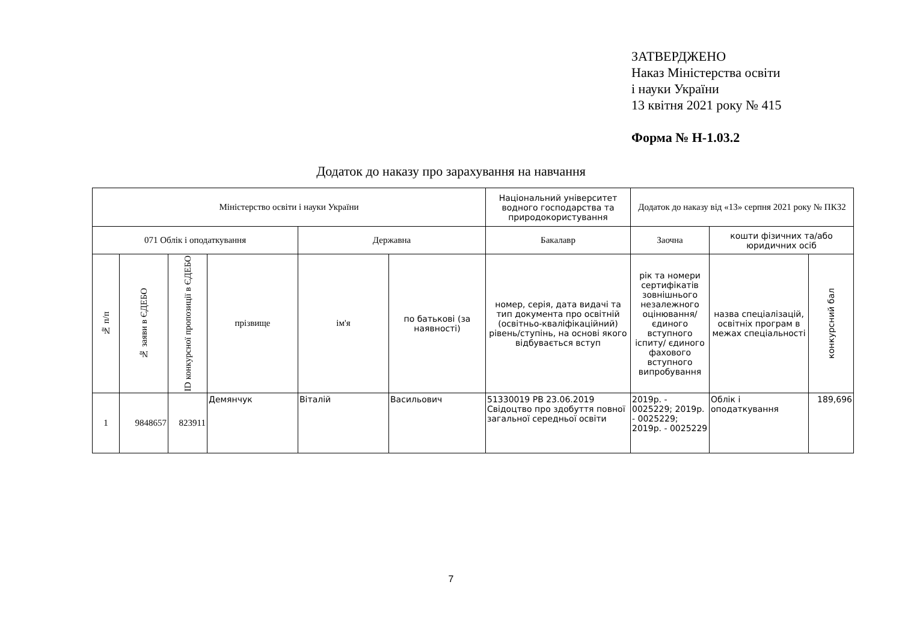ЗАТВЕРДЖЕНО
Наказ Міністерства освіти
і науки України
13 квітня 2021 року № 415
Форма № Н-1.03.2
Додаток до наказу про зарахування на навчання
| Міністерство освіти і науки України | | | | | | Національний університет водного господарства та природокористування | Додаток до наказу від «13» серпня 2021 року № ПК32 | | |
| 071 Облік і оподаткування | | | | Державна | | Бакалавр | Заочна | кошти фізичних та/або юридичних осіб | |
| № п/п | № заяви в ЄДЕБО | ID конкурсної пропозиції в ЄДЕБО | прізвище | ім'я | по батькові (за наявності) | номер, серія, дата видачі та тип документа про освітній (освітньо-кваліфікаційний) рівень/ступінь, на основі якого відбувається вступ | рік та номери сертифікатів зовнішнього незалежного оцінювання/ єдиного вступного іспиту/ єдиного фахового вступного випробування | назва спеціалізацій, освітніх програм в межах спеціальності | конкурсний бал |
| 1 | 9848657 | 823911 | Демянчук | Віталій | Васильович | 51330019 PB 23.06.2019 Свідоцтво про здобуття повної загальної середньої освіти | 2019р. - 0025229; 2019р. - 0025229; 2019р. - 0025229 | Облік і оподаткування | 189,696 |
7